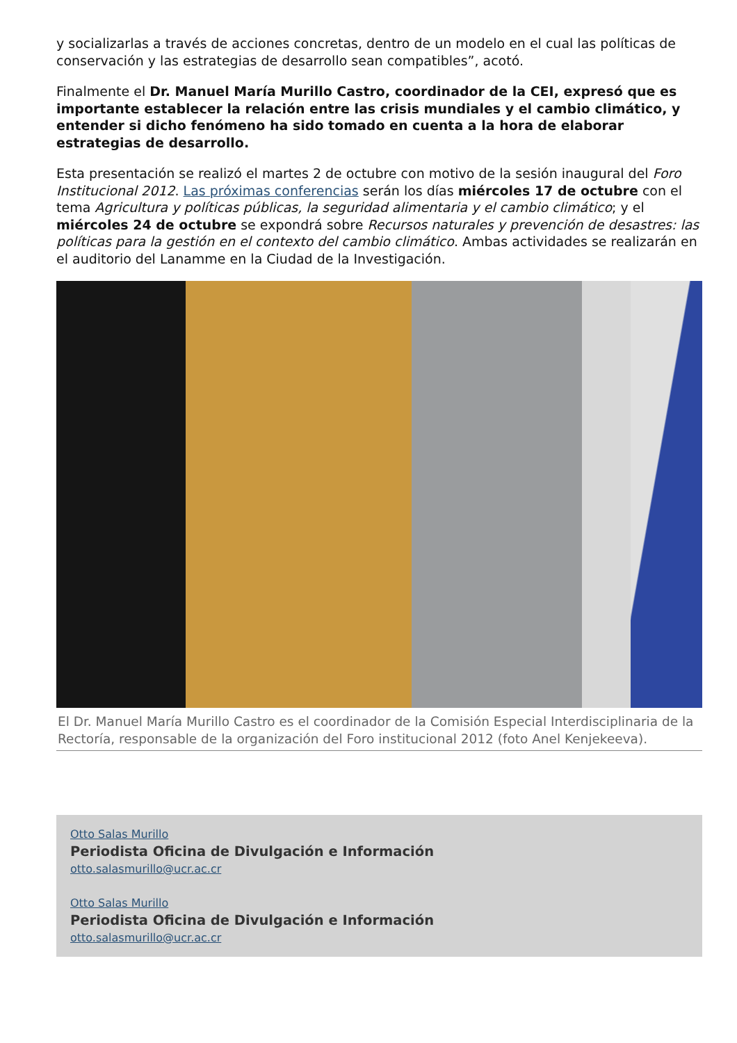y socializarlas a través de acciones concretas, dentro de un modelo en el cual las políticas de conservación y las estrategias de desarrollo sean compatibles”, acotó.
Finalmente el Dr. Manuel María Murillo Castro, coordinador de la CEI, expresó que es importante establecer la relación entre las crisis mundiales y el cambio climático, y entender si dicho fenómeno ha sido tomado en cuenta a la hora de elaborar estrategias de desarrollo.
Esta presentación se realizó el martes 2 de octubre con motivo de la sesión inaugural del Foro Institucional 2012. Las próximas conferencias serán los días miércoles 17 de octubre con el tema Agricultura y políticas públicas, la seguridad alimentaria y el cambio climático; y el miércoles 24 de octubre se expondrá sobre Recursos naturales y prevención de desastres: las políticas para la gestión en el contexto del cambio climático. Ambas actividades se realizarán en el auditorio del Lanamme en la Ciudad de la Investigación.
El Dr. Manuel María Murillo Castro es el coordinador de la Comisión Especial Interdisciplinaria de la Rectoría, responsable de la organización del Foro institucional 2012 (foto Anel Kenjekeeva).
Otto Salas Murillo
Periodista Oficina de Divulgación e Información
otto.salasmurillo@ucr.ac.cr
Otto Salas Murillo
Periodista Oficina de Divulgación e Información
otto.salasmurillo@ucr.ac.cr